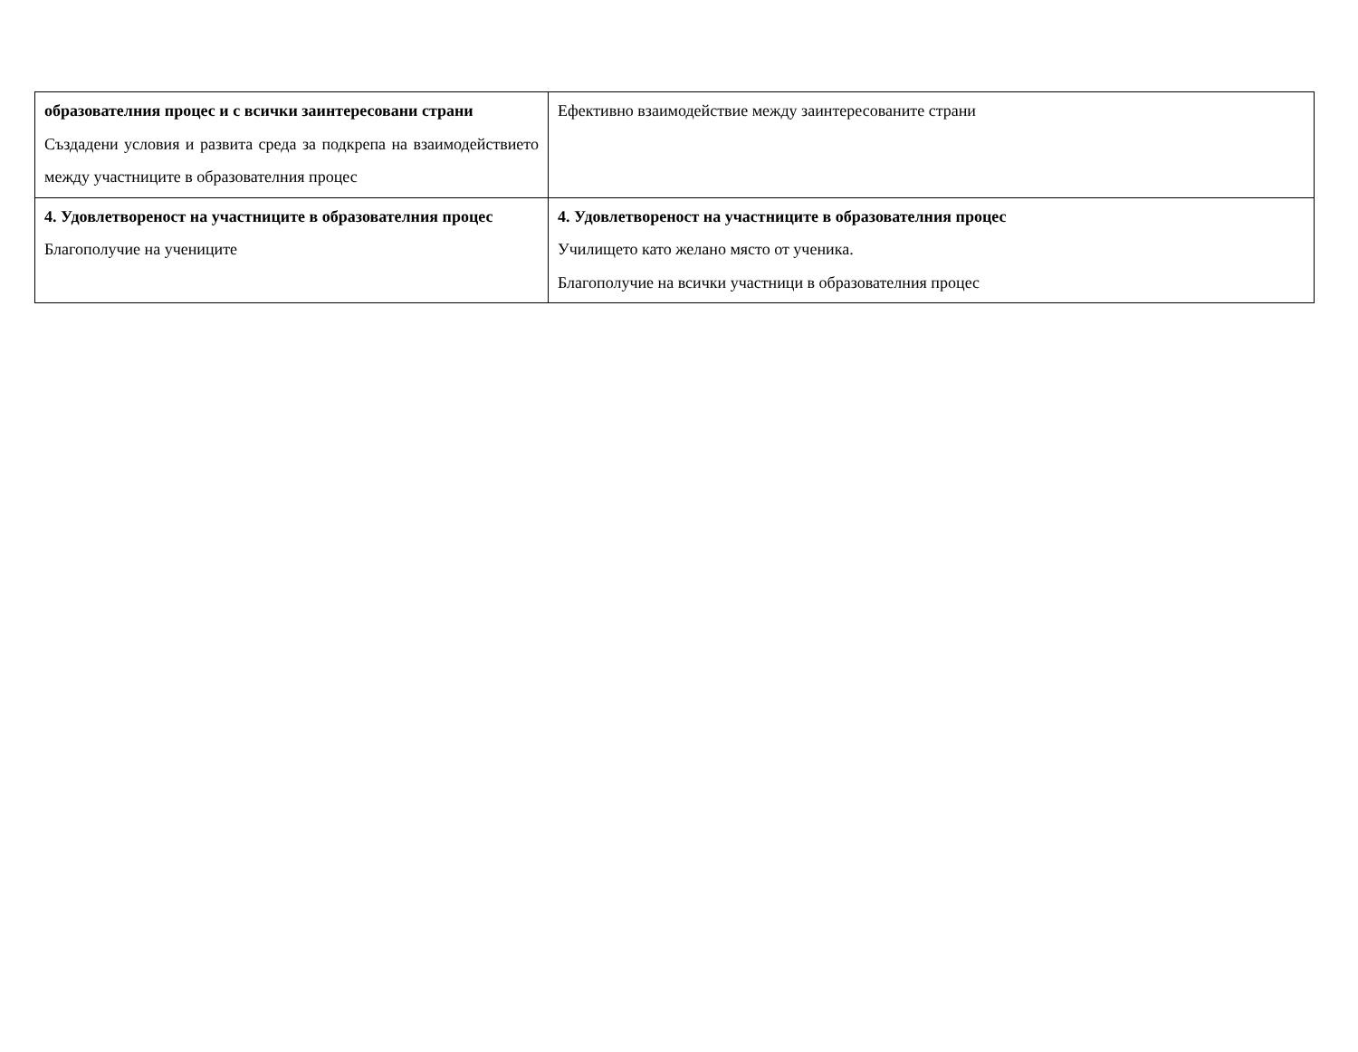| образователния процес и с всички заинтересовани страни Създадени условия и развита среда за подкрепа на взаимодействието между участниците в образователния процес | Ефективно взаимодействие между заинтересованите страни |
| 4. Удовлетвореност на участниците в образователния процес Благополучие на учениците | 4. Удовлетвореност на участниците в образователния процес Училището като желано място от ученика. Благополучие на всички участници в образователния процес |